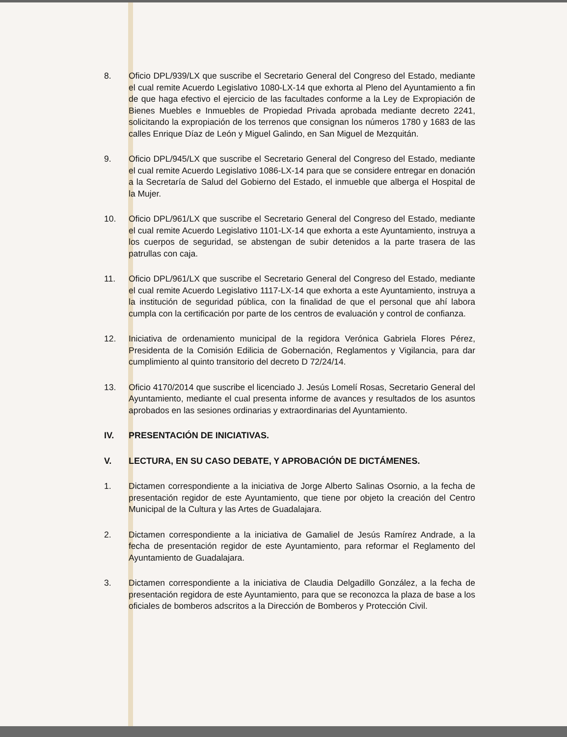8. Oficio DPL/939/LX que suscribe el Secretario General del Congreso del Estado, mediante el cual remite Acuerdo Legislativo 1080-LX-14 que exhorta al Pleno del Ayuntamiento a fin de que haga efectivo el ejercicio de las facultades conforme a la Ley de Expropiación de Bienes Muebles e Inmuebles de Propiedad Privada aprobada mediante decreto 2241, solicitando la expropiación de los terrenos que consignan los números 1780 y 1683 de las calles Enrique Díaz de León y Miguel Galindo, en San Miguel de Mezquitán.
9. Oficio DPL/945/LX que suscribe el Secretario General del Congreso del Estado, mediante el cual remite Acuerdo Legislativo 1086-LX-14 para que se considere entregar en donación a la Secretaría de Salud del Gobierno del Estado, el inmueble que alberga el Hospital de la Mujer.
10. Oficio DPL/961/LX que suscribe el Secretario General del Congreso del Estado, mediante el cual remite Acuerdo Legislativo 1101-LX-14 que exhorta a este Ayuntamiento, instruya a los cuerpos de seguridad, se abstengan de subir detenidos a la parte trasera de las patrullas con caja.
11. Oficio DPL/961/LX que suscribe el Secretario General del Congreso del Estado, mediante el cual remite Acuerdo Legislativo 1117-LX-14 que exhorta a este Ayuntamiento, instruya a la institución de seguridad pública, con la finalidad de que el personal que ahí labora cumpla con la certificación por parte de los centros de evaluación y control de confianza.
12. Iniciativa de ordenamiento municipal de la regidora Verónica Gabriela Flores Pérez, Presidenta de la Comisión Edilicia de Gobernación, Reglamentos y Vigilancia, para dar cumplimiento al quinto transitorio del decreto D 72/24/14.
13. Oficio 4170/2014 que suscribe el licenciado J. Jesús Lomelí Rosas, Secretario General del Ayuntamiento, mediante el cual presenta informe de avances y resultados de los asuntos aprobados en las sesiones ordinarias y extraordinarias del Ayuntamiento.
IV. PRESENTACIÓN DE INICIATIVAS.
V. LECTURA, EN SU CASO DEBATE, Y APROBACIÓN DE DICTÁMENES.
1. Dictamen correspondiente a la iniciativa de Jorge Alberto Salinas Osornio, a la fecha de presentación regidor de este Ayuntamiento, que tiene por objeto la creación del Centro Municipal de la Cultura y las Artes de Guadalajara.
2. Dictamen correspondiente a la iniciativa de Gamaliel de Jesús Ramírez Andrade, a la fecha de presentación regidor de este Ayuntamiento, para reformar el Reglamento del Ayuntamiento de Guadalajara.
3. Dictamen correspondiente a la iniciativa de Claudia Delgadillo González, a la fecha de presentación regidora de este Ayuntamiento, para que se reconozca la plaza de base a los oficiales de bomberos adscritos a la Dirección de Bomberos y Protección Civil.